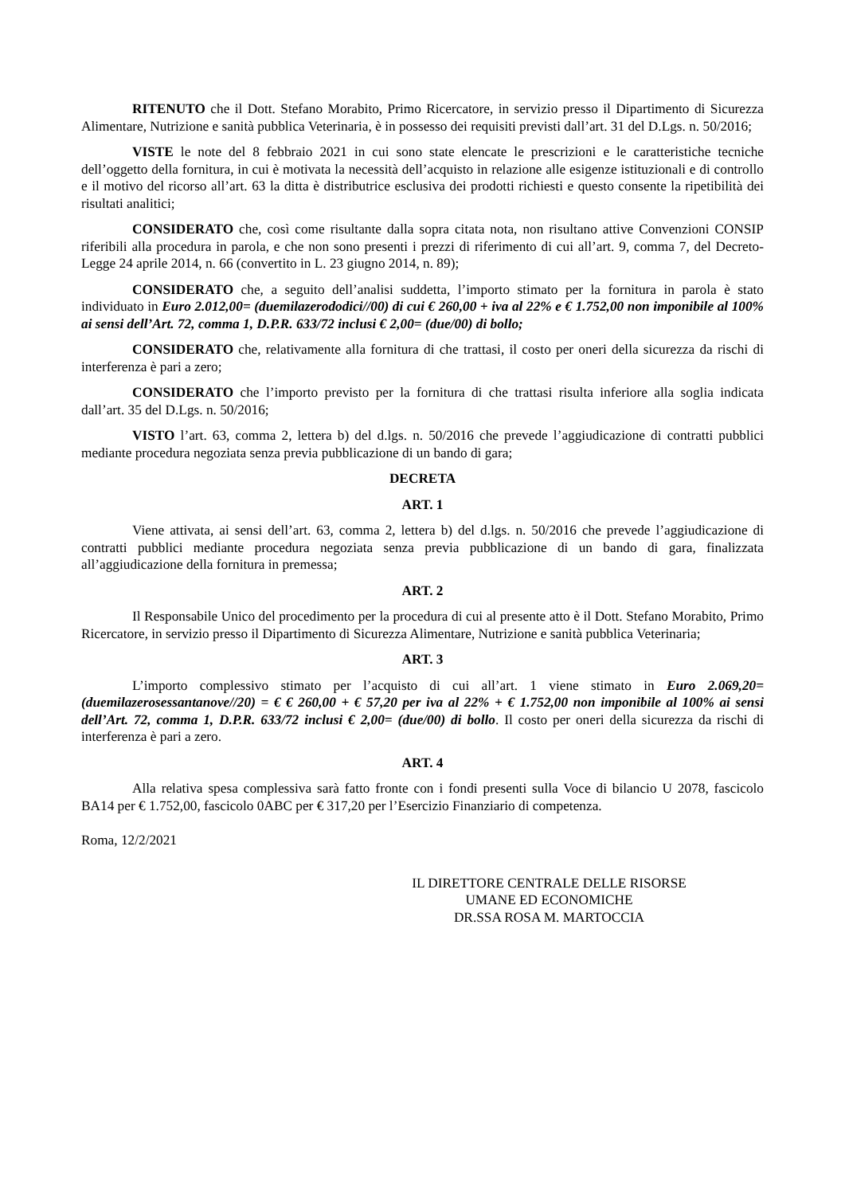RITENUTO che il Dott. Stefano Morabito, Primo Ricercatore, in servizio presso il Dipartimento di Sicurezza Alimentare, Nutrizione e sanità pubblica Veterinaria, è in possesso dei requisiti previsti dall’art. 31 del D.Lgs. n. 50/2016;
VISTE le note del 8 febbraio 2021 in cui sono state elencate le prescrizioni e le caratteristiche tecniche dell’oggetto della fornitura, in cui è motivata la necessità dell’acquisto in relazione alle esigenze istituzionali e di controllo e il motivo del ricorso all’art. 63 la ditta è distributrice esclusiva dei prodotti richiesti e questo consente la ripetibilità dei risultati analitici;
CONSIDERATO che, così come risultante dalla sopra citata nota, non risultano attive Convenzioni CONSIP riferibili alla procedura in parola, e che non sono presenti i prezzi di riferimento di cui all’art. 9, comma 7, del Decreto-Legge 24 aprile 2014, n. 66 (convertito in L. 23 giugno 2014, n. 89);
CONSIDERATO che, a seguito dell’analisi suddetta, l’importo stimato per la fornitura in parola è stato individuato in Euro 2.012,00= (duemilazerododici//00) di cui € 260,00 + iva al 22% e € 1.752,00 non imponibile al 100% ai sensi dell’Art. 72, comma 1, D.P.R. 633/72 inclusi € 2,00= (due/00) di bollo;
CONSIDERATO che, relativamente alla fornitura di che trattasi, il costo per oneri della sicurezza da rischi di interferenza è pari a zero;
CONSIDERATO che l’importo previsto per la fornitura di che trattasi risulta inferiore alla soglia indicata dall’art. 35 del D.Lgs. n. 50/2016;
VISTO l’art. 63, comma 2, lettera b) del d.lgs. n. 50/2016 che prevede l’aggiudicazione di contratti pubblici mediante procedura negoziata senza previa pubblicazione di un bando di gara;
DECRETA
ART. 1
Viene attivata, ai sensi dell’art. 63, comma 2, lettera b) del d.lgs. n. 50/2016 che prevede l’aggiudicazione di contratti pubblici mediante procedura negoziata senza previa pubblicazione di un bando di gara, finalizzata all’aggiudicazione della fornitura in premessa;
ART. 2
Il Responsabile Unico del procedimento per la procedura di cui al presente atto è il Dott. Stefano Morabito, Primo Ricercatore, in servizio presso il Dipartimento di Sicurezza Alimentare, Nutrizione e sanità pubblica Veterinaria;
ART. 3
L’importo complessivo stimato per l’acquisto di cui all’art. 1 viene stimato in Euro 2.069,20= (duemilazerosessantanove//20) = € € 260,00 + € 57,20 per iva al 22% + € 1.752,00 non imponibile al 100% ai sensi dell’Art. 72, comma 1, D.P.R. 633/72 inclusi € 2,00= (due/00) di bollo. Il costo per oneri della sicurezza da rischi di interferenza è pari a zero.
ART. 4
Alla relativa spesa complessiva sarà fatto fronte con i fondi presenti sulla Voce di bilancio U 2078, fascicolo BA14 per € 1.752,00, fascicolo 0ABC per € 317,20 per l’Esercizio Finanziario di competenza.
Roma, 12/2/2021
IL DIRETTORE CENTRALE DELLE RISORSE
UMANE ED ECONOMICHE
DR.SSA ROSA M. MARTOCCIA